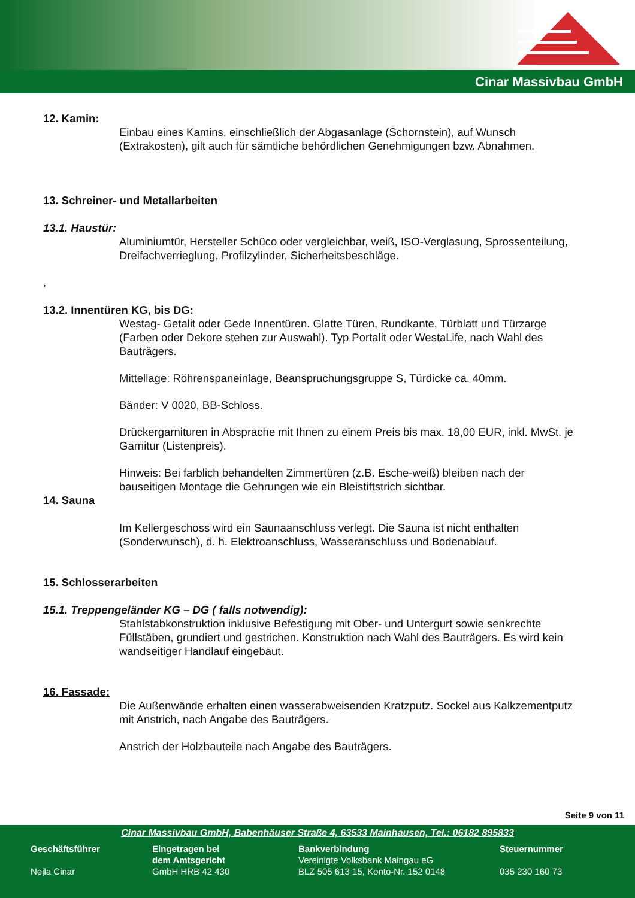Cinar Massivbau GmbH
12. Kamin:
Einbau eines Kamins, einschließlich der Abgasanlage (Schornstein), auf Wunsch (Extrakosten), gilt auch für sämtliche behördlichen Genehmigungen bzw. Abnahmen.
13. Schreiner- und Metallarbeiten
13.1. Haustür:
Aluminiumtür, Hersteller Schüco oder vergleichbar, weiß, ISO-Verglasung, Sprossenteilung, Dreifachverrieglung, Profilzylinder, Sicherheitsbeschläge.
,
13.2. Innentüren KG, bis DG:
Westag- Getalit oder Gede Innentüren. Glatte Türen, Rundkante, Türblatt und Türzarge (Farben oder Dekore stehen zur Auswahl). Typ Portalit oder WestaLife, nach Wahl des Bauträgers.
Mittellage: Röhrenspaneinlage, Beanspruchungsgruppe S, Türdicke ca. 40mm.
Bänder: V 0020, BB-Schloss.
Drückergarnituren in Absprache mit Ihnen zu einem Preis bis max. 18,00 EUR, inkl. MwSt. je Garnitur (Listenpreis).
Hinweis: Bei farblich behandelten Zimmertüren (z.B. Esche-weiß) bleiben nach der bauseitigen Montage die Gehrungen wie ein Bleistiftstrich sichtbar.
14. Sauna
Im Kellergeschoss wird ein Saunaanschluss verlegt. Die Sauna ist nicht enthalten (Sonderwunsch), d. h. Elektroanschluss, Wasseranschluss und Bodenablauf.
15. Schlosserarbeiten
15.1. Treppengeländer KG – DG ( falls notwendig):
Stahlstabkonstruktion inklusive Befestigung mit Ober- und Untergurt sowie senkrechte Füllstäben, grundiert und gestrichen. Konstruktion nach Wahl des Bauträgers. Es wird kein wandseitiger Handlauf eingebaut.
16. Fassade:
Die Außenwände erhalten einen wasserabweisenden Kratzputz. Sockel aus Kalkzementputz mit Anstrich, nach Angabe des Bauträgers.
Anstrich der Holzbauteile nach Angabe des Bauträgers.
Seite 9 von 11
Cinar Massivbau GmbH, Babenhäuser Straße 4, 63533 Mainhausen, Tel.: 06182 895833
Geschäftsführer
Nejla Cinar
Eingetragen bei
dem Amtsgericht
GmbH HRB 42 430
Bankverbindung
Vereinigte Volksbank Maingau eG
BLZ 505 613 15, Konto-Nr. 152 0148
Steuernummer
035 230 160 73